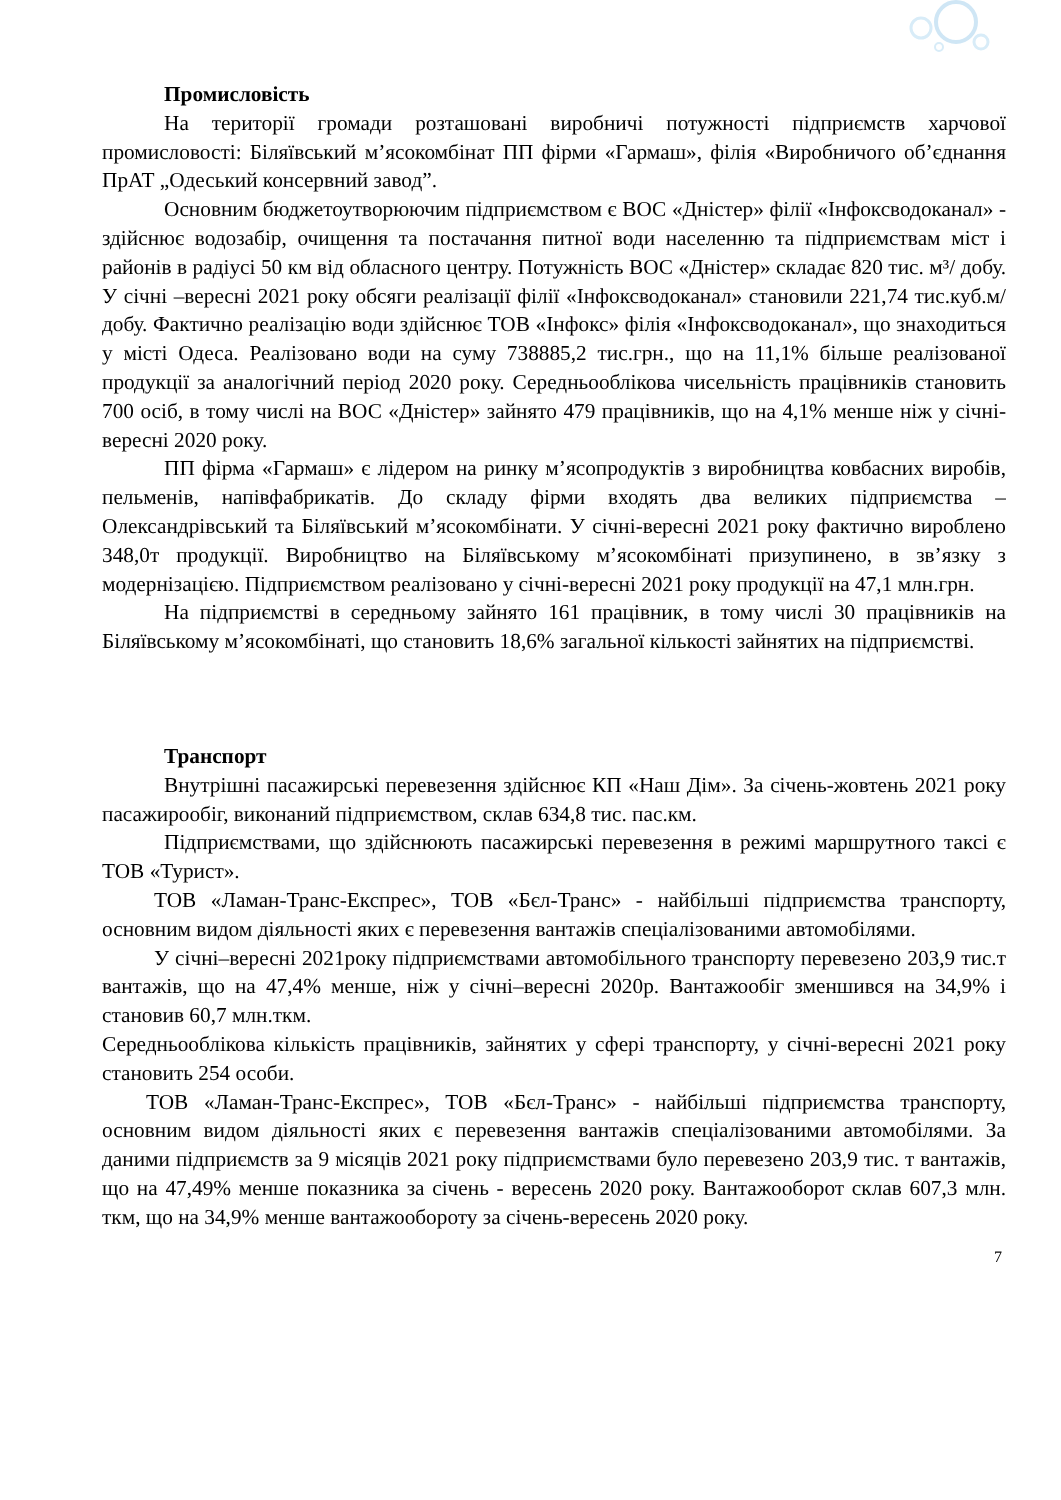Промисловість
На території громади розташовані виробничі потужності підприємств харчової промисловості: Біляївський м’ясокомбінат ПП фірми «Гармаш», філія «Виробничого об’єднання ПрАТ „Одеський консервний завод”.
Основним бюджетоутворюючим підприємством є ВОС «Дністер» філії «Інфоксводоканал» - здійснює водозабір, очищення та постачання питної води населенню та підприємствам міст і районів в радіусі 50 км від обласного центру. Потужність ВОС «Дністер» складає 820 тис. м³/ добу. У січні –вересні 2021 року обсяги реалізації філії «Інфоксводоканал» становили 221,74 тис.куб.м/добу. Фактично реалізацію води здійснює ТОВ «Інфокс» філія «Інфоксводоканал», що знаходиться у місті Одеса. Реалізовано води на суму 738885,2 тис.грн., що на 11,1% більше реалізованої продукції за аналогічний період 2020 року. Середньооблікова чисельність працівників становить 700 осіб, в тому числі на ВОС «Дністер» зайнято 479 працівників, що на 4,1% менше ніж у січні-вересні 2020 року.
ПП фірма «Гармаш» є лідером на ринку м’ясопродуктів з виробництва ковбасних виробів, пельменів, напівфабрикатів. До складу фірми входять два великих підприємства – Олександрівський та Біляївський м’ясокомбінати. У січні-вересні 2021 року фактично вироблено 348,0т продукції. Виробництво на Біляївському м’ясокомбінаті призупинено, в зв’язку з модернізацією. Підприємством реалізовано у січні-вересні 2021 року продукції на 47,1 млн.грн.
На підприємстві в середньому зайнято 161 працівник, в тому числі 30 працівників на Біляївському м’ясокомбінаті, що становить 18,6% загальної кількості зайнятих на підприємстві.
Транспорт
Внутрішні пасажирські перевезення здійснює КП «Наш Дім». За січень-жовтень 2021 року пасажирообіг, виконаний підприємством, склав 634,8 тис. пас.км.
Підприємствами, що здійснюють пасажирські перевезення в режимі маршрутного таксі є ТОВ «Турист».
ТОВ «Ламан-Транс-Експрес», ТОВ «Бєл-Транс» - найбільші підприємства транспорту, основним видом діяльності яких є перевезення вантажів спеціалізованими автомобілями.
У січні–вересні 2021року підприємствами автомобільного транспорту перевезено 203,9 тис.т вантажів, що на 47,4% менше, ніж у січні–вересні 2020р. Вантажообіг зменшився на 34,9% і становив 60,7 млн.ткм.
Середньооблікова кількість працівників, зайнятих у сфері транспорту, у січні-вересні 2021 року становить 254 особи.
ТОВ «Ламан-Транс-Експрес», ТОВ «Бєл-Транс» - найбільші підприємства транспорту, основним видом діяльності яких є перевезення вантажів спеціалізованими автомобілями. За даними підприємств за 9 місяців 2021 року підприємствами було перевезено 203,9 тис. т вантажів, що на 47,49% менше показника за січень - вересень 2020 року. Вантажооборот склав 607,3 млн. ткм, що на 34,9% менше вантажообороту за січень-вересень 2020 року.
7